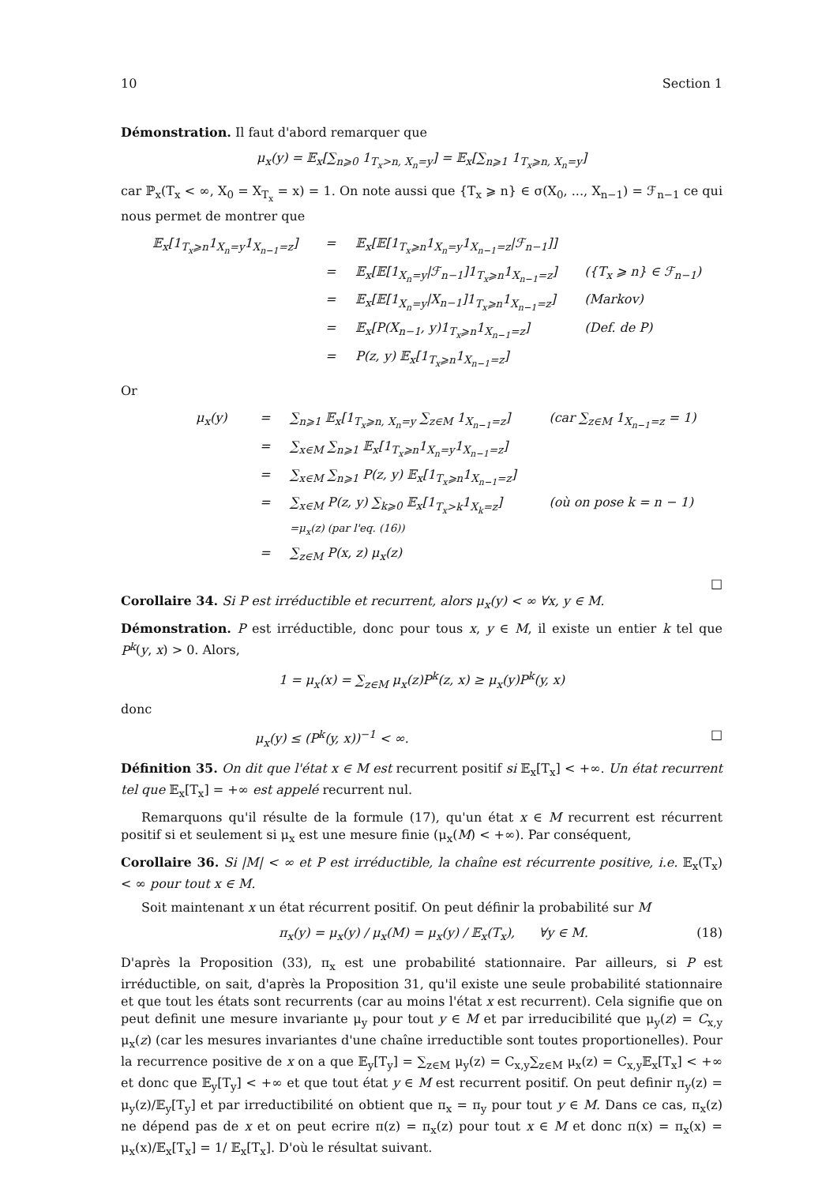10 Section 1
Démonstration. Il faut d'abord remarquer que
μ<sub>x</sub>(y) = 𝔼<sub>x</sub>[∑<sub>n⩾0</sub> 1<sub>T<sub>x</sub>>n, X<sub>n</sub>=y</sub>] = 𝔼<sub>x</sub>[∑<sub>n⩾1</sub> 1<sub>T<sub>x</sub>⩾n, X<sub>n</sub>=y</sub>]
car ℙ<sub>x</sub>(T<sub>x</sub> < ∞, X<sub>0</sub> = X<sub>T<sub>x</sub></sub> = x) = 1. On note aussi que {T<sub>x</sub> ⩾ n} ∈ σ(X<sub>0</sub>, ..., X<sub>n−1</sub>) = ℱ<sub>n−1</sub> ce qui nous permet de montrer que
𝔼<sub>x</sub>[1<sub>T<sub>x</sub>⩾n</sub>1<sub>X<sub>n</sub>=y</sub>1<sub>X<sub>n−1</sub>=z</sub>]
=
𝔼<sub>x</sub>[𝔼[1<sub>T<sub>x</sub>⩾n</sub>1<sub>X<sub>n</sub>=y</sub>1<sub>X<sub>n−1</sub>=z</sub>|ℱ<sub>n−1</sub>]]
=
𝔼<sub>x</sub>[𝔼[1<sub>X<sub>n</sub>=y</sub>|ℱ<sub>n−1</sub>]1<sub>T<sub>x</sub>⩾n</sub>1<sub>X<sub>n−1</sub>=z</sub>]
({T<sub>x</sub> ⩾ n} ∈ ℱ<sub>n−1</sub>)
=
𝔼<sub>x</sub>[𝔼[1<sub>X<sub>n</sub>=y</sub>|X<sub>n−1</sub>]1<sub>T<sub>x</sub>⩾n</sub>1<sub>X<sub>n−1</sub>=z</sub>]
(Markov)
=
𝔼<sub>x</sub>[P(X<sub>n−1</sub>, y)1<sub>T<sub>x</sub>⩾n</sub>1<sub>X<sub>n−1</sub>=z</sub>]
(Def. de P)
=
P(z, y) 𝔼<sub>x</sub>[1<sub>T<sub>x</sub>⩾n</sub>1<sub>X<sub>n−1</sub>=z</sub>]
Or
μ<sub>x</sub>(y)
=
∑<sub>n⩾1</sub> 𝔼<sub>x</sub>[1<sub>T<sub>x</sub>⩾n, X<sub>n</sub>=y</sub> ∑<sub>z∈M</sub> 1<sub>X<sub>n−1</sub>=z</sub>]
(car ∑<sub>z∈M</sub> 1<sub>X<sub>n−1</sub>=z</sub> = 1)
=
∑<sub>x∈M</sub> ∑<sub>n⩾1</sub> 𝔼<sub>x</sub>[1<sub>T<sub>x</sub>⩾n</sub>1<sub>X<sub>n</sub>=y</sub>1<sub>X<sub>n−1</sub>=z</sub>]
=
∑<sub>x∈M</sub> ∑<sub>n⩾1</sub> P(z, y) 𝔼<sub>x</sub>[1<sub>T<sub>x</sub>⩾n</sub>1<sub>X<sub>n−1</sub>=z</sub>]
=
∑<sub>x∈M</sub> P(z, y) ∑<sub>k⩾0</sub> 𝔼<sub>x</sub>[1<sub>T<sub>x</sub>>k</sub>1<sub>X<sub>k</sub>=z</sub>]
=μ<sub>x</sub>(z) (par l'eq. (16))
(où on pose k = n − 1)
=
∑<sub>z∈M</sub> P(x, z) μ<sub>x</sub>(z)
□
Corollaire 34. Si P est irréductible et recurrent, alors μ<sub>x</sub>(y) < ∞ ∀x, y ∈ M.
Démonstration. P est irréductible, donc pour tous x, y ∈ M, il existe un entier k tel que P<sup>k</sup>(y, x) > 0. Alors,
1 = μ<sub>x</sub>(x) = ∑<sub>z∈M</sub> μ<sub>x</sub>(z)P<sup>k</sup>(z, x) ≥ μ<sub>x</sub>(y)P<sup>k</sup>(y, x)
donc
μ<sub>x</sub>(y) ≤ (P<sup>k</sup>(y, x))<sup>−1</sup> < ∞. □
Définition 35. On dit que l'état x ∈ M est recurrent positif si 𝔼<sub>x</sub>[T<sub>x</sub>] < +∞. Un état recurrent tel que 𝔼<sub>x</sub>[T<sub>x</sub>] = +∞ est appelé recurrent nul.
Remarquons qu'il résulte de la formule (17), qu'un état x ∈ M recurrent est récurrent positif si et seulement si μ<sub>x</sub> est une mesure finie (μ<sub>x</sub>(M) < +∞). Par conséquent,
Corollaire 36. Si |M| < ∞ et P est irréductible, la chaîne est récurrente positive, i.e. 𝔼<sub>x</sub>(T<sub>x</sub>) < ∞ pour tout x ∈ M.
Soit maintenant x un état récurrent positif. On peut définir la probabilité sur M
π<sub>x</sub>(y) = μ<sub>x</sub>(y) / μ<sub>x</sub>(M) = μ<sub>x</sub>(y) / 𝔼<sub>x</sub>(T<sub>x</sub>), ∀y ∈ M. (18)
D'après la Proposition (33), π<sub>x</sub> est une probabilité stationnaire. Par ailleurs, si P est irréductible, on sait, d'après la Proposition 31, qu'il existe une seule probabilité stationnaire et que tout les états sont recurrents (car au moins l'état x est recurrent). Cela signifie que on peut definit une mesure invariante μ<sub>y</sub> pour tout y ∈ M et par irreducibilité que μ<sub>y</sub>(z) = C<sub>x,y</sub> μ<sub>x</sub>(z) (car les mesures invariantes d'une chaîne irreductible sont toutes proportionelles). Pour la recurrence positive de x on a que 𝔼<sub>y</sub>[T<sub>y</sub>] = ∑<sub>z∈M</sub> μ<sub>y</sub>(z) = C<sub>x,y</sub>∑<sub>z∈M</sub> μ<sub>x</sub>(z) = C<sub>x,y</sub>𝔼<sub>x</sub>[T<sub>x</sub>] < +∞ et donc que 𝔼<sub>y</sub>[T<sub>y</sub>] < +∞ et que tout état y ∈ M est recurrent positif. On peut definir π<sub>y</sub>(z) = μ<sub>y</sub>(z)/𝔼<sub>y</sub>[T<sub>y</sub>] et par irreductibilité on obtient que π<sub>x</sub> = π<sub>y</sub> pour tout y ∈ M. Dans ce cas, π<sub>x</sub>(z) ne dépend pas de x et on peut ecrire π(z) = π<sub>x</sub>(z) pour tout x ∈ M et donc π(x) = π<sub>x</sub>(x) = μ<sub>x</sub>(x)/𝔼<sub>x</sub>[T<sub>x</sub>] = 1/ 𝔼<sub>x</sub>[T<sub>x</sub>]. D'où le résultat suivant.